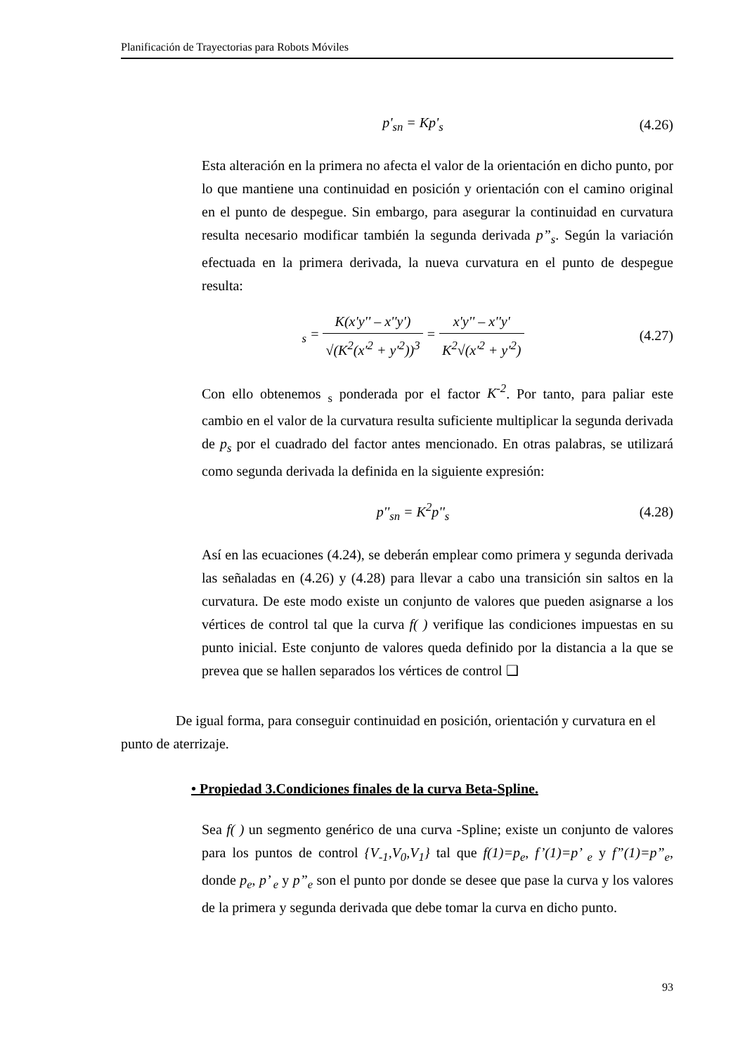Planificación de Trayectorias para Robots Móviles
p'<sub>sn</sub> = Kp'<sub>s</sub>
(4.26)
Esta alteración en la primera no afecta el valor de la orientación en dicho punto, por lo que mantiene una continuidad en posición y orientación con el camino original en el punto de despegue. Sin embargo, para asegurar la continuidad en curvatura resulta necesario modificar también la segunda derivada p”<sub>s</sub>. Según la variación efectuada en la primera derivada, la nueva curvatura en el punto de despegue resulta:
<sub>s</sub> = K(x'y'' – x''y') √(K<sup>2</sup>(x'<sup>2</sup> + y'<sup>2</sup>))<sup>3</sup> = x'y'' – x''y' K<sup>2</sup>√(x'<sup>2</sup> + y'<sup>2</sup>)
(4.27)
Con ello obtenemos <sub>s</sub> ponderada por el factor K<sup>-2</sup>. Por tanto, para paliar este cambio en el valor de la curvatura resulta suficiente multiplicar la segunda derivada de p<sub>s</sub> por el cuadrado del factor antes mencionado. En otras palabras, se utilizará como segunda derivada la definida en la siguiente expresión:
p''<sub>sn</sub> = K<sup>2</sup>p''<sub>s</sub>
(4.28)
Así en las ecuaciones (4.24), se deberán emplear como primera y segunda derivada las señaladas en (4.26) y (4.28) para llevar a cabo una transición sin saltos en la curvatura. De este modo existe un conjunto de valores que pueden asignarse a los vértices de control tal que la curva f( ) verifique las condiciones impuestas en su punto inicial. Este conjunto de valores queda definido por la distancia a la que se prevea que se hallen separados los vértices de control ❑
De igual forma, para conseguir continuidad en posición, orientación y curvatura en el punto de aterrizaje.
• Propiedad 3.Condiciones finales de la curva Beta-Spline.
Sea f( ) un segmento genérico de una curva -Spline; existe un conjunto de valores para los puntos de control {V<sub>-1</sub>,V<sub>0</sub>,V<sub>1</sub>} tal que f(1)=p<sub>e</sub>, f’(1)=p’ <sub>e</sub> y f”(1)=p”<sub>e</sub>, donde p<sub>e</sub>, p’ <sub>e</sub> y p”<sub>e</sub> son el punto por donde se desee que pase la curva y los valores de la primera y segunda derivada que debe tomar la curva en dicho punto.
93